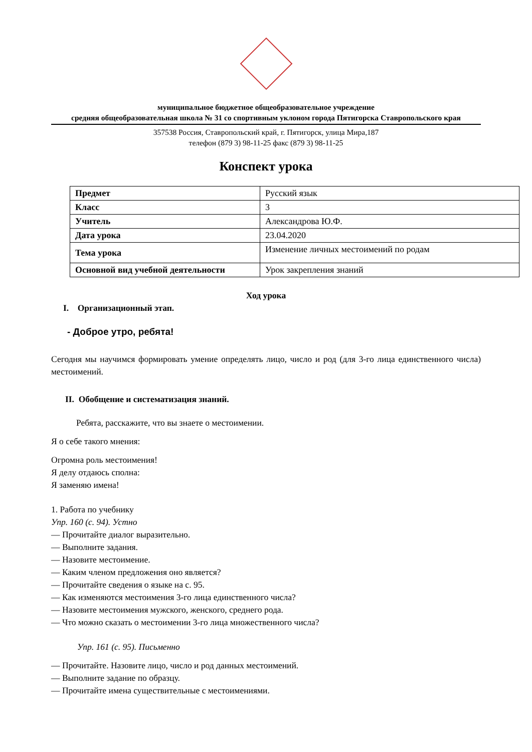муниципальное бюджетное общеобразовательное учреждение
средняя общеобразовательная школа № 31 со спортивным уклоном города Пятигорска Ставропольского края
357538 Россия, Ставропольский край, г. Пятигорск, улица Мира,187
телефон (879 3) 98-11-25 факс (879 3) 98-11-25
Конспект урока
| Предмет | Русский язык |
| Класс | 3 |
| Учитель | Александрова Ю.Ф. |
| Дата урока | 23.04.2020 |
| Тема урока | Изменение личных местоимений по родам |
| Основной вид учебной деятельности | Урок закрепления знаний |
Ход урока
I. Организационный этап.
- Доброе утро, ребята!
Сегодня мы научимся формировать умение определять лицо, число и род (для 3-го лица единственного числа) местоимений.
II. Обобщение и систематизация знаний.
Ребята, расскажите, что вы знаете о местоимении.
Я о себе такого мнения:
Огромна роль местоимения!
Я делу отдаюсь сполна:
Я заменяю имена!
1. Работа по учебнику
Упр. 160 (с. 94). Устно
— Прочитайте диалог выразительно.
— Выполните задания.
— Назовите местоимение.
— Каким членом предложения оно является?
— Прочитайте сведения о языке на с. 95.
— Как изменяются местоимения 3-го лица единственного числа?
— Назовите местоимения мужского, женского, среднего рода.
— Что можно сказать о местоимении 3-го лица множественного числа?
Упр. 161 (с. 95). Письменно
— Прочитайте. Назовите лицо, число и род данных местоимений.
— Выполните задание по образцу.
— Прочитайте имена существительные с местоимениями.